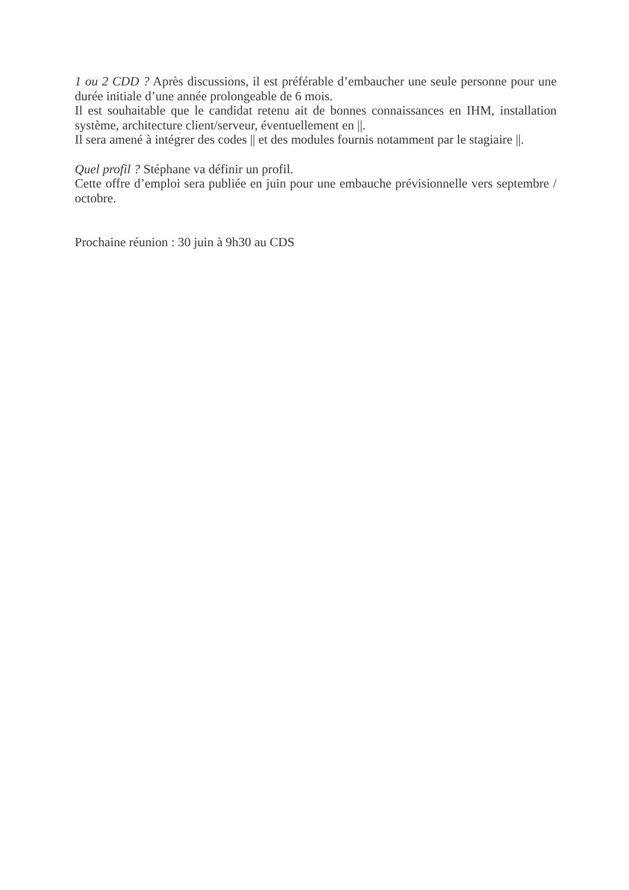1 ou 2 CDD ? Après discussions, il est préférable d’embaucher une seule personne pour une durée initiale d’une année prolongeable de 6 mois.
Il est souhaitable que le candidat retenu ait de bonnes connaissances en IHM, installation système, architecture client/serveur, éventuellement en ||.
Il sera amené à intégrer des codes || et des modules fournis notamment par le stagiaire ||.
Quel profil ? Stéphane va définir un profil.
Cette offre d’emploi sera publiée en juin pour une embauche prévisionnelle vers septembre / octobre.
Prochaine réunion : 30 juin à 9h30 au CDS